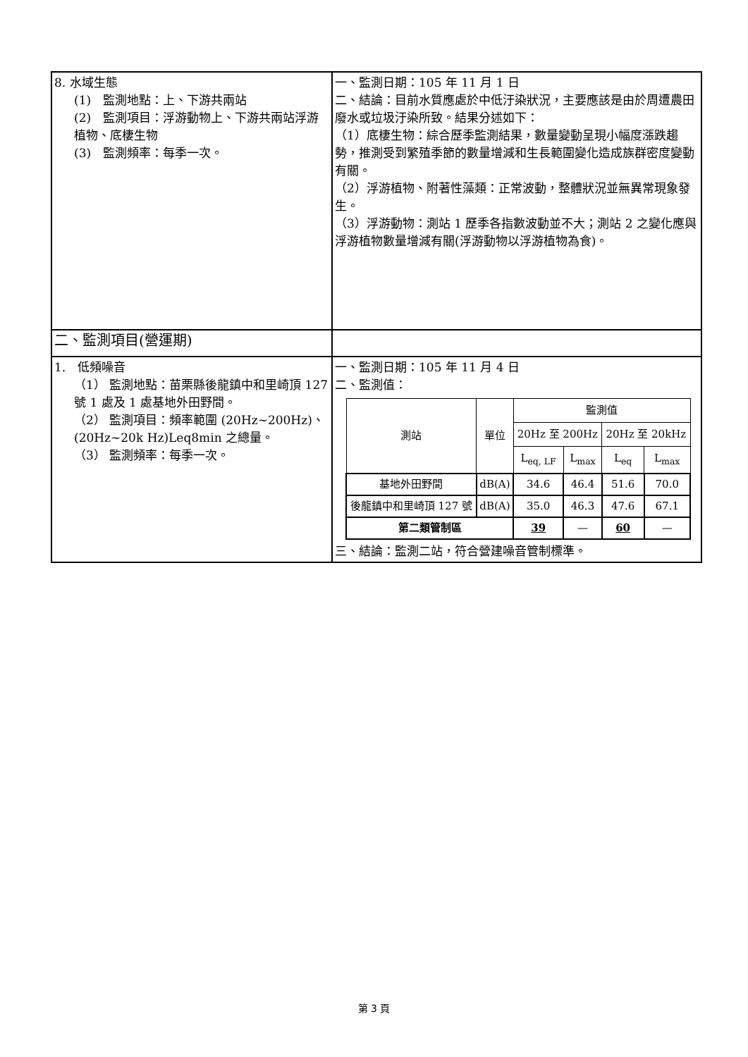| 8. 水域生態 (1) 監測地點：上、下游共兩站 (2) 監測項目：浮游動物上、下游共兩站浮游植物、底棲生物 (3) 監測頻率：每季一次。 | 一、監測日期：105 年 11 月 1 日 二、結論：目前水質應處於中低汙染狀況，主要應該是由於周遭農田廢水或垃圾汙染所致。結果分述如下： （1）底棲生物：綜合歷季監測結果，數量變動呈現小幅度漲跌趨勢，推測受到繁殖季節的數量增減和生長範圍變化造成族群密度變動有關。 （2）浮游植物、附著性藻類：正常波動，整體狀況並無異常現象發生。 （3）浮游動物：測站 1 歷季各指數波動並不大；測站 2 之變化應與浮游植物數量增減有關(浮游動物以浮游植物為食)。 |
| 二、監測項目(營運期) | |
| 1. 低頻噪音 （1） 監測地點：苗栗縣後龍鎮中和里崎頂 127 號 1 處及 1 處基地外田野間。 （2） 監測項目：頻率範圍 (20Hz~200Hz)、(20Hz~20k Hz)Leq8min 之總量。 （3） 監測頻率：每季一次。 | 一、監測日期：105 年 11 月 4 日 二、監測值： / 測站 / 單位 / 監測值 / / / / / --- / --- / --- / --- / --- / --- / / / / 20Hz 至 200Hz / / 20Hz 至 20kHz / / / / / L<sub>eq, LF</sub> / L<sub>max</sub> / L<sub>eq</sub> / L<sub>max</sub> / / 基地外田野間 / dB(A) / 34.6 / 46.4 / 51.6 / 70.0 / / 後龍鎮中和里崎頂 127 號 / dB(A) / 35.0 / 46.3 / 47.6 / 67.1 / / 第二類管制區 / / 39 / — / 60 / — / 三、結論：監測二站，符合營建噪音管制標準。 |
第 3 頁